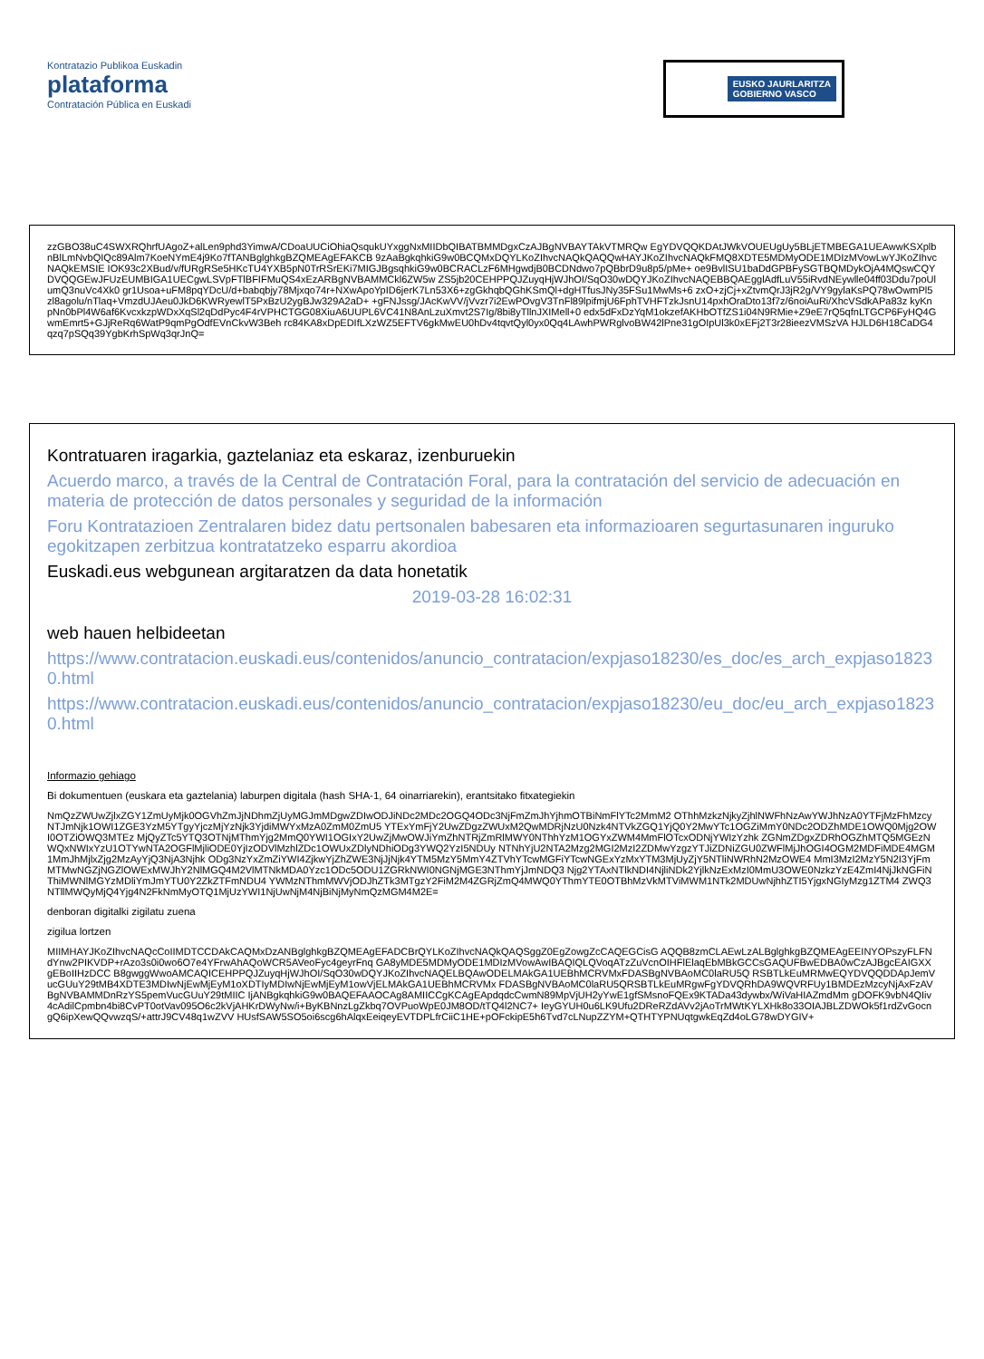Kontratazio Publikoa Euskadin
plataforma
Contratación Pública en Euskadi
EUSKO JAURLARITZA
GOBIERNO VASCO
zzGBO38uC4SWXRQhrfUAgoZ+alLen9phd3YimwA/CDoaUUCiOhiaQsqukUYxggNxMIIDbQIBATBMMDgxCzAJBgNVBAYTAkVTMRQw EgYDVQQKDAtJWkVOUEUgUy5BLjETMBEGA1UEAwwKSXplbnBlLmNvbQIQc89Alm7KoeNYmE4j9Ko7fTANBglghkgBZQMEAgEFAKCB 9zAaBgkqhkiG9w0BCQMxDQYLKoZIhvcNAQkQAQQwHAYJKoZIhvcNAQkFMQ8XDTE5MDMyODE1MDIzMVowLwYJKoZIhvcNAQkEMSIE IOK93c2XBud/v/fURgRSe5HKcTU4YXB5pN0TrRSrEKi7MIGJBgsqhkiG9w0BCRACLzF6MHgwdjB0BCDNdwo7pQBbrD9u8p5/pMe+ oe9BvlISU1baDdGPBFySGTBQMDykOjA4MQswCQYDVQQGEwJFUzEUMBIGA1UECgwLSVpFTlBFIFMuQS4xEzARBgNVBAMMCkl6ZW5w ZS5jb20CEHPPQJZuyqHjWJhOI/SqO30wDQYJKoZIhvcNAQEBBQAEgglAdfLuV55iRvdNEywlle04ff03Ddu7poUlumQ3nuVc4Xk0 gr1Usoa+uFM8pqYDcU/d+babqbjy78Mjxqo74r+NXwApoYpID6jerK7Ln53X6+zgGkhqbQGhKSmQl+dgHTfusJNy35FSu1MwMs+6 zxO+zjCj+xZtvmQrJ3jR2g/VY9gylaKsPQ78wOwmPl5zl8agolu/nTlaq+VmzdUJAeu0JkD6KWRyewlT5PxBzU2ygBJw329A2aD+ +gFNJssg/JAcKwVV/jVvzr7i2EwPOvgV3TnFl89lpifmjU6FphTVHFTzkJsnU14pxhOraDto13f7z/6noiAuRi/XhcVSdkAPa83z kyKnpNn0bPl4W6af6KvcxkzpWDxXqSl2qDdPyc4F4rVPHCTGG08XiuA6UUPL6VC41N8AnLzuXmvt2S7Ig/8bi8yTllnJXIMell+0 edx5dFxDzYqM1okzefAKHbOTfZS1i04N9RMie+Z9eE7rQ5qfnLTGCP6FyHQ4GwmEmrt5+GJjReRq6WatP9qmPgOdfEVnCkvW3Beh rc84KA8xDpEDIfLXzWZ5EFTV6gkMwEU0hDv4tqvtQyl0yx0Qq4LAwhPWRglvoBW42lPne31gOIpUl3k0xEFj2T3r28ieezVMSzVA HJLD6H18CaDG4qzq7pSQq39YgbKrhSpWq3qrJnQ=
Kontratuaren iragarkia, gaztelaniaz eta eskaraz, izenburuekin
Acuerdo marco, a través de la Central de Contratación Foral, para la contratación del servicio de adecuación en materia de protección de datos personales y seguridad de la información
Foru Kontratazioen Zentralaren bidez datu pertsonalen babesaren eta informazioaren segurtasunaren inguruko egokitzapen zerbitzua kontratatzeko esparru akordioa
Euskadi.eus webgunean argitaratzen da data honetatik
2019-03-28 16:02:31
web hauen helbideetan
https://www.contratacion.euskadi.eus/contenidos/anuncio_contratacion/expjaso18230/es_doc/es_arch_expjaso18230.html
https://www.contratacion.euskadi.eus/contenidos/anuncio_contratacion/expjaso18230/eu_doc/eu_arch_expjaso18230.html
Informazio gehiago
Bi dokumentuen (euskara eta gaztelania) laburpen digitala (hash SHA-1, 64 oinarriarekin), erantsitako fitxategiekin
NmQzZWUwZjlxZGY1ZmUyMjk0OGVhZmJjNDhmZjUyMGJmMDgwZDIwODJiNDc2MDc2OGQ4ODc3NjFmZmJhYjhmOTBiNmFlYTc2MmM2 OThhMzkzNjkyZjhlNWFhNzAwYWJhNzA0YTFjMzFhMzcyNTJmNjk1OWI1ZGE3YzM5YTgyYjczMjYzNjk3YjdiMWYxMzA0ZmM0ZmU5 YTExYmFjY2UwZDgzZWUxM2QwMDRjNzU0Nzk4NTVkZGQ1YjQ0Y2MwYTc1OGZiMmY0NDc2ODZhMDE1OWQ0Mjg2OWI0OTZiOWQ3MTEz MjQyZTc5YTQ3OTNjMThmYjg2MmQ0YWI1OGIxY2UwZjMwOWJiYmZhNTRjZmRlMWY0NThhYzM1OGYxZWM4MmFlOTcxODNjYWIzYzhk ZGNmZDgxZDRhOGZhMTQ5MGEzNWQxNWIxYzU1OTYwNTA2OGFlMjliODE0YjIzODVlMzhlZDc1OWUxZDlyNDhiODg3YWQ2YzI5NDUy NTNhYjU2NTA2Mzg2MGI2MzI2ZDMwYzgzYTJiZDNiZGU0ZWFlMjJhOGI4OGM2MDFiMDE4MGM1MmJhMjlxZjg2MzAyYjQ3NjA3Njhk ODg3NzYxZmZiYWI4ZjkwYjZhZWE3NjJjNjk4YTM5MzY5MmY4ZTVhYTcwMGFiYTcwNGExYzMxYTM3MjUyZjY5NTliNWRhN2MzOWE4 MmI3MzI2MzY5N2I3YjFmMTMwNGZjNGZlOWExMWJhY2NlMGQ4M2VlMTNkMDA0Yzc1ODc5ODU1ZGRkNWI0NGNjMGE3NThmYjJmNDQ3 Njg2YTAxNTlkNDI4NjliNDk2YjlkNzExMzI0MmU3OWE0NzkzYzE4ZmI4NjJkNGFiNThiMWNlMGYzMDliYmJmYTU0Y2ZkZTFmNDU4 YWMzNThmMWVjODJhZTk3MTgzY2FiM2M4ZGRjZmQ4MWQ0YThmYTE0OTBhMzVkMTViMWM1NTk2MDUwNjhhZTI5YjgxNGIyMzg1ZTM4 ZWQ3NTllMWQyMjQ4Yjg4N2FkNmMyOTQ1MjUzYWI1NjUwNjM4NjBiNjMyNmQzMGM4M2E=
denboran digitalki zigilatu zuena
zigilua lortzen
MIIMHAYJKoZIhvcNAQcCoIIMDTCCDAkCAQMxDzANBglghkgBZQMEAgEFADCBrQYLKoZIhvcNAQkQAQSggZ0EgZowgZcCAQEGCisG AQQB8zmCLAEwLzALBglghkgBZQMEAgEEINYOPszyFLFNdYnw2PIKVDP+rAzo3s0i0wo6O7e4YFrwAhAQoWCR5AVeoFyc4geyrFnq GA8yMDE5MDMyODE1MDIzMVowAwIBAQIQLQVoqATzZuVcnOIHFlElaqEbMBkGCCsGAQUFBwEDBA0wCzAJBgcEAIGXXgEBoIIHzDCC B8gwggWwoAMCAQICEHPPQJZuyqHjWJhOI/SqO30wDQYJKoZIhvcNAQELBQAwODELMAkGA1UEBhMCRVMxFDASBgNVBAoMC0laRU5Q RSBTLkEuMRMwEQYDVQQDDApJemVucGUuY29tMB4XDTE3MDIwNjEwMjEyM1oXDTIyMDIwNjEwMjEyM1owVjELMAkGA1UEBhMCRVMx FDASBgNVBAoMC0laRU5QRSBTLkEuMRgwFgYDVQRhDA9WQVRFUy1BMDEzMzcyNjAxFzAVBgNVBAMMDnRzYS5pemVucGUuY29tMIIC IjANBgkqhkiG9w0BAQEFAAOCAg8AMIICCgKCAgEApdqdcCwmN89MpVjUH2yYwE1gfSMsnoFQEx9KTADa43dywbx/WiVaHIAZmdMm gDOFK9vbN4QIiv4cAdilCpmbn4bi8CvPT0otVav095O6c2kVjAHKrDWyNw/i+ByKBNnzLgZkbq7OVPuoWpE0JM8OD/tTQ4l2NC7+ IeyGYUH0u6LK9Ufu2DReRZdAVv2jAoTrMWtKYLXHk8o33OIAJBLZDWOk5f1rdZvGocngQ6ipXewQQvwzqS/+attrJ9CV48q1wZVV HUsfSAW5SO5oi6scg6hAlqxEeiqeyEVTDPLfrCiiC1HE+pOFckipE5h6Tvd7cLNupZZYM+QTHTYPNUqtgwkEqZd4oLG78wDYGIV+